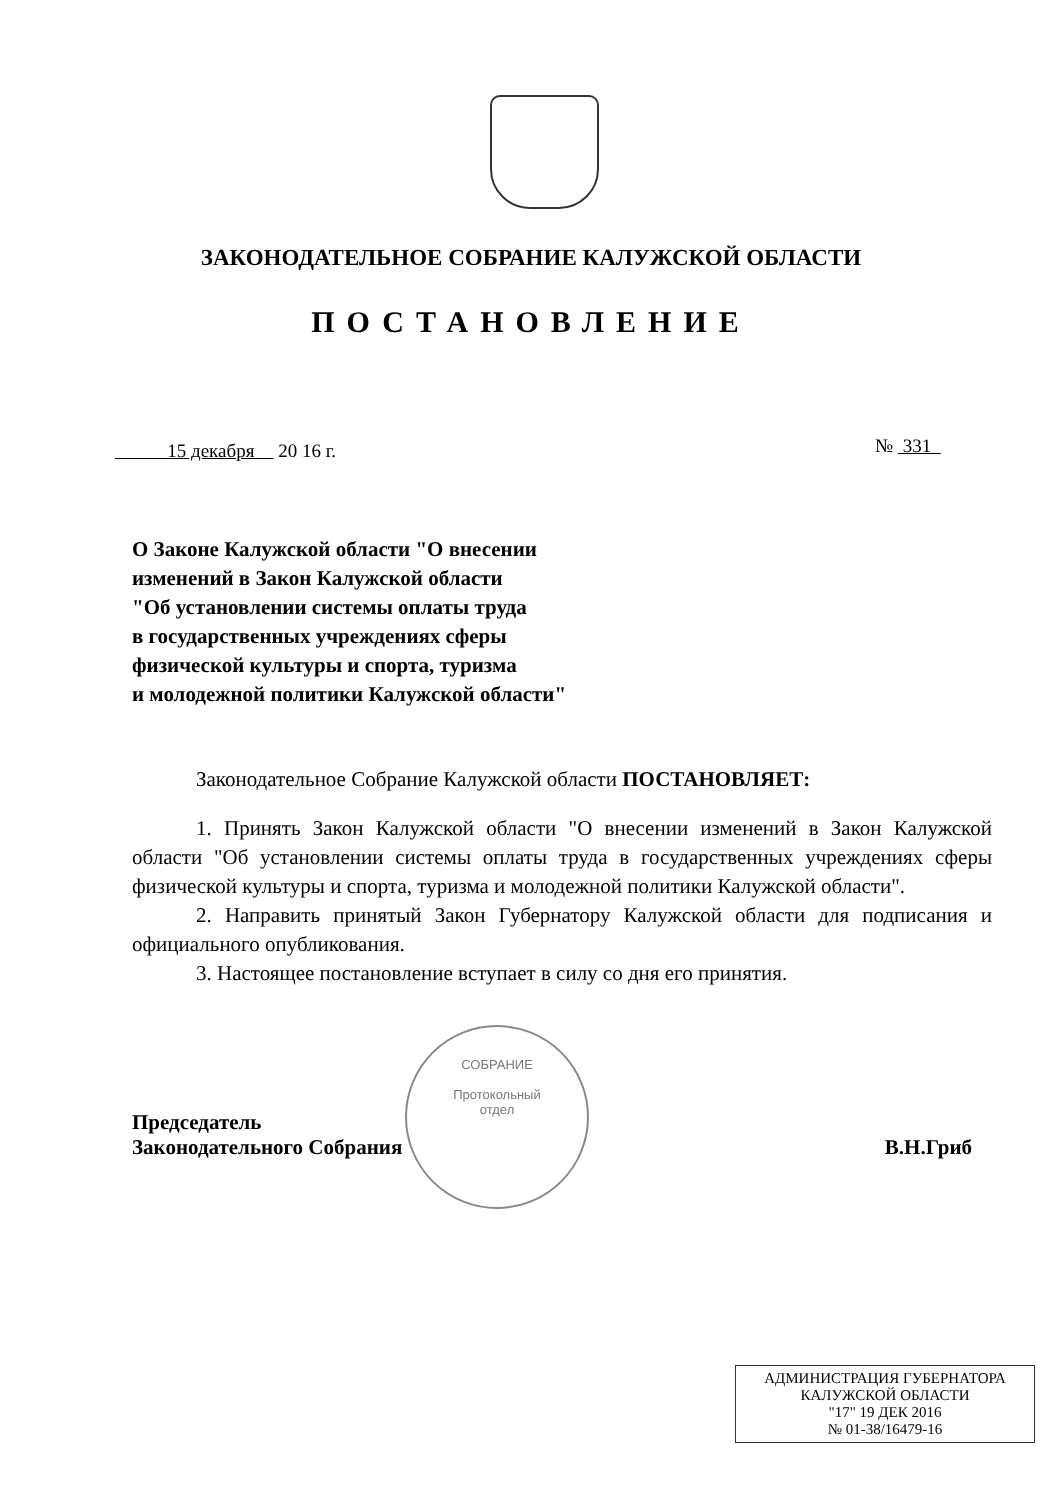ЗАКОНОДАТЕЛЬНОЕ СОБРАНИЕ КАЛУЖСКОЙ ОБЛАСТИ
ПОСТАНОВЛЕНИЕ
15 декабря 20 16 г. № 331
О Законе Калужской области "О внесении
изменений в Закон Калужской области
"Об установлении системы оплаты труда
в государственных учреждениях сферы
физической культуры и спорта, туризма
и молодежной политики Калужской области"
Законодательное Собрание Калужской области ПОСТАНОВЛЯЕТ:
1. Принять Закон Калужской области "О внесении изменений в Закон Калужской области "Об установлении системы оплаты труда в государственных учреждениях сферы физической культуры и спорта, туризма и молодежной политики Калужской области".
2. Направить принятый Закон Губернатору Калужской области для подписания и официального опубликования.
3. Настоящее постановление вступает в силу со дня его принятия.
СОБРАНИЕ
Протокольный
отдел
Председатель
Законодательного Собрания
В.Н.Гриб
АДМИНИСТРАЦИЯ ГУБЕРНАТОРА
КАЛУЖСКОЙ ОБЛАСТИ
"17" 19 ДЕК 2016
№ 01-38/16479-16